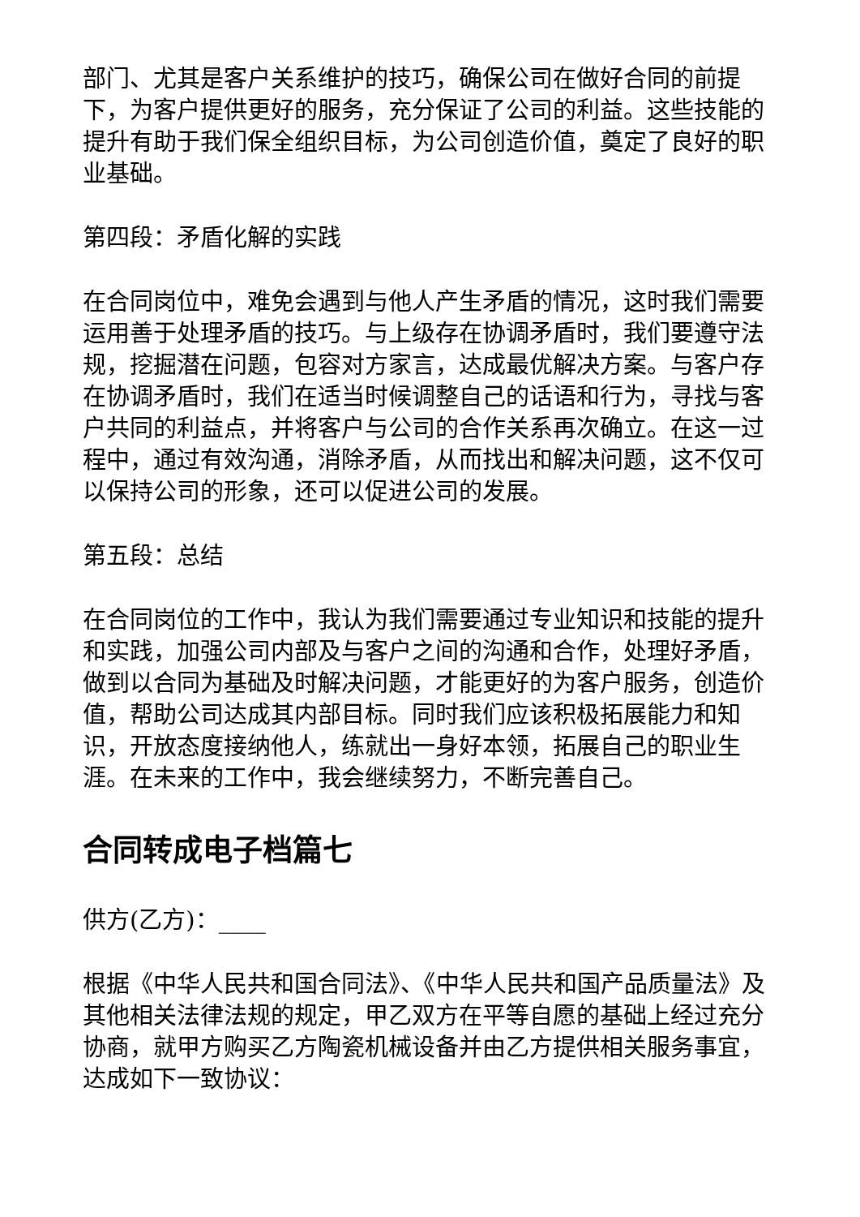部门、尤其是客户关系维护的技巧，确保公司在做好合同的前提下，为客户提供更好的服务，充分保证了公司的利益。这些技能的提升有助于我们保全组织目标，为公司创造价值，奠定了良好的职业基础。
第四段：矛盾化解的实践
在合同岗位中，难免会遇到与他人产生矛盾的情况，这时我们需要运用善于处理矛盾的技巧。与上级存在协调矛盾时，我们要遵守法规，挖掘潜在问题，包容对方家言，达成最优解决方案。与客户存在协调矛盾时，我们在适当时候调整自己的话语和行为，寻找与客户共同的利益点，并将客户与公司的合作关系再次确立。在这一过程中，通过有效沟通，消除矛盾，从而找出和解决问题，这不仅可以保持公司的形象，还可以促进公司的发展。
第五段：总结
在合同岗位的工作中，我认为我们需要通过专业知识和技能的提升和实践，加强公司内部及与客户之间的沟通和合作，处理好矛盾，做到以合同为基础及时解决问题，才能更好的为客户服务，创造价值，帮助公司达成其内部目标。同时我们应该积极拓展能力和知识，开放态度接纳他人，练就出一身好本领，拓展自己的职业生涯。在未来的工作中，我会继续努力，不断完善自己。
合同转成电子档篇七
供方(乙方)：____
根据《中华人民共和国合同法》、《中华人民共和国产品质量法》及其他相关法律法规的规定，甲乙双方在平等自愿的基础上经过充分协商，就甲方购买乙方陶瓷机械设备并由乙方提供相关服务事宜，达成如下一致协议：